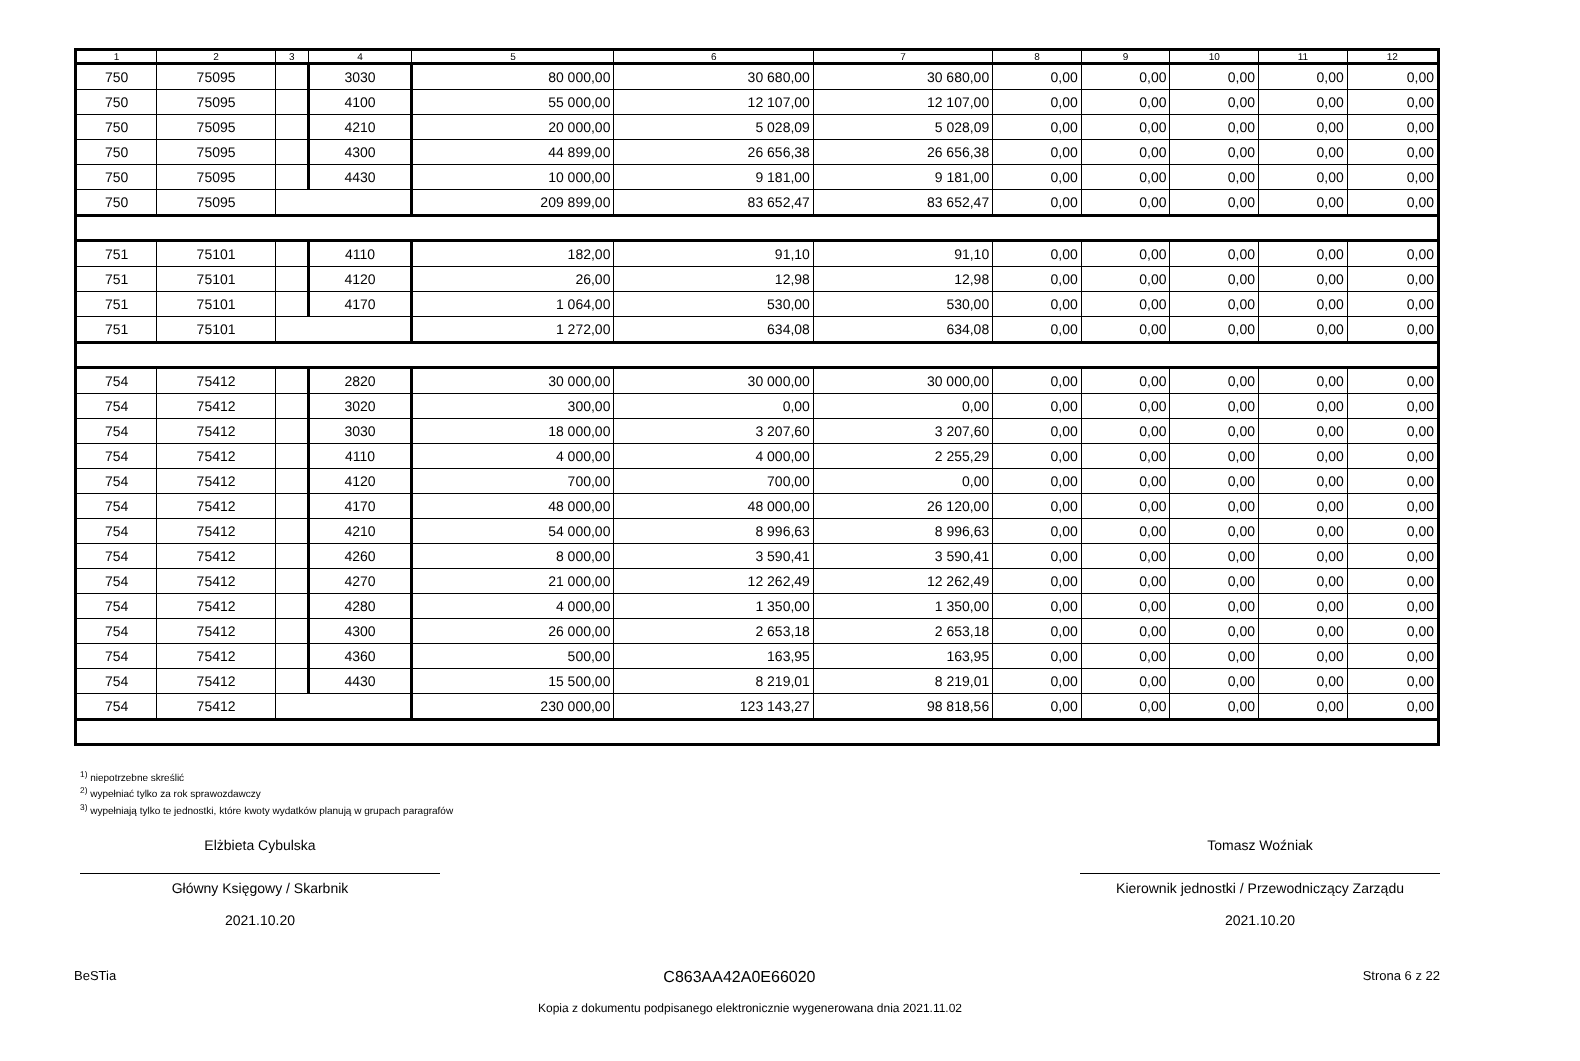| 1 | 2 | 3 | 4 | 5 | 6 | 7 | 8 | 9 | 10 | 11 | 12 |
| --- | --- | --- | --- | --- | --- | --- | --- | --- | --- | --- | --- |
| 750 | 75095 | | 3030 | 80 000,00 | 30 680,00 | 30 680,00 | 0,00 | 0,00 | 0,00 | 0,00 | 0,00 |
| 750 | 75095 | | 4100 | 55 000,00 | 12 107,00 | 12 107,00 | 0,00 | 0,00 | 0,00 | 0,00 | 0,00 |
| 750 | 75095 | | 4210 | 20 000,00 | 5 028,09 | 5 028,09 | 0,00 | 0,00 | 0,00 | 0,00 | 0,00 |
| 750 | 75095 | | 4300 | 44 899,00 | 26 656,38 | 26 656,38 | 0,00 | 0,00 | 0,00 | 0,00 | 0,00 |
| 750 | 75095 | | 4430 | 10 000,00 | 9 181,00 | 9 181,00 | 0,00 | 0,00 | 0,00 | 0,00 | 0,00 |
| 750 | 75095 | | | 209 899,00 | 83 652,47 | 83 652,47 | 0,00 | 0,00 | 0,00 | 0,00 | 0,00 |
| 751 | 75101 | | 4110 | 182,00 | 91,10 | 91,10 | 0,00 | 0,00 | 0,00 | 0,00 | 0,00 |
| 751 | 75101 | | 4120 | 26,00 | 12,98 | 12,98 | 0,00 | 0,00 | 0,00 | 0,00 | 0,00 |
| 751 | 75101 | | 4170 | 1 064,00 | 530,00 | 530,00 | 0,00 | 0,00 | 0,00 | 0,00 | 0,00 |
| 751 | 75101 | | | 1 272,00 | 634,08 | 634,08 | 0,00 | 0,00 | 0,00 | 0,00 | 0,00 |
| 754 | 75412 | | 2820 | 30 000,00 | 30 000,00 | 30 000,00 | 0,00 | 0,00 | 0,00 | 0,00 | 0,00 |
| 754 | 75412 | | 3020 | 300,00 | 0,00 | 0,00 | 0,00 | 0,00 | 0,00 | 0,00 | 0,00 |
| 754 | 75412 | | 3030 | 18 000,00 | 3 207,60 | 3 207,60 | 0,00 | 0,00 | 0,00 | 0,00 | 0,00 |
| 754 | 75412 | | 4110 | 4 000,00 | 4 000,00 | 2 255,29 | 0,00 | 0,00 | 0,00 | 0,00 | 0,00 |
| 754 | 75412 | | 4120 | 700,00 | 700,00 | 0,00 | 0,00 | 0,00 | 0,00 | 0,00 | 0,00 |
| 754 | 75412 | | 4170 | 48 000,00 | 48 000,00 | 26 120,00 | 0,00 | 0,00 | 0,00 | 0,00 | 0,00 |
| 754 | 75412 | | 4210 | 54 000,00 | 8 996,63 | 8 996,63 | 0,00 | 0,00 | 0,00 | 0,00 | 0,00 |
| 754 | 75412 | | 4260 | 8 000,00 | 3 590,41 | 3 590,41 | 0,00 | 0,00 | 0,00 | 0,00 | 0,00 |
| 754 | 75412 | | 4270 | 21 000,00 | 12 262,49 | 12 262,49 | 0,00 | 0,00 | 0,00 | 0,00 | 0,00 |
| 754 | 75412 | | 4280 | 4 000,00 | 1 350,00 | 1 350,00 | 0,00 | 0,00 | 0,00 | 0,00 | 0,00 |
| 754 | 75412 | | 4300 | 26 000,00 | 2 653,18 | 2 653,18 | 0,00 | 0,00 | 0,00 | 0,00 | 0,00 |
| 754 | 75412 | | 4360 | 500,00 | 163,95 | 163,95 | 0,00 | 0,00 | 0,00 | 0,00 | 0,00 |
| 754 | 75412 | | 4430 | 15 500,00 | 8 219,01 | 8 219,01 | 0,00 | 0,00 | 0,00 | 0,00 | 0,00 |
| 754 | 75412 | | | 230 000,00 | 123 143,27 | 98 818,56 | 0,00 | 0,00 | 0,00 | 0,00 | 0,00 |
<sup>1)</sup> niepotrzebne skreślić
<sup>2)</sup> wypełniać tylko za rok sprawozdawczy
<sup>3)</sup> wypełniają tylko te jednostki, które kwoty wydatków planują w grupach paragrafów
Elżbieta Cybulska
Główny Księgowy / Skarbnik
2021.10.20
Tomasz Woźniak
Kierownik jednostki / Przewodniczący Zarządu
2021.10.20
BeSTia C863AA42A0E66020 Strona 6 z 22
Kopia z dokumentu podpisanego elektronicznie wygenerowana dnia 2021.11.02